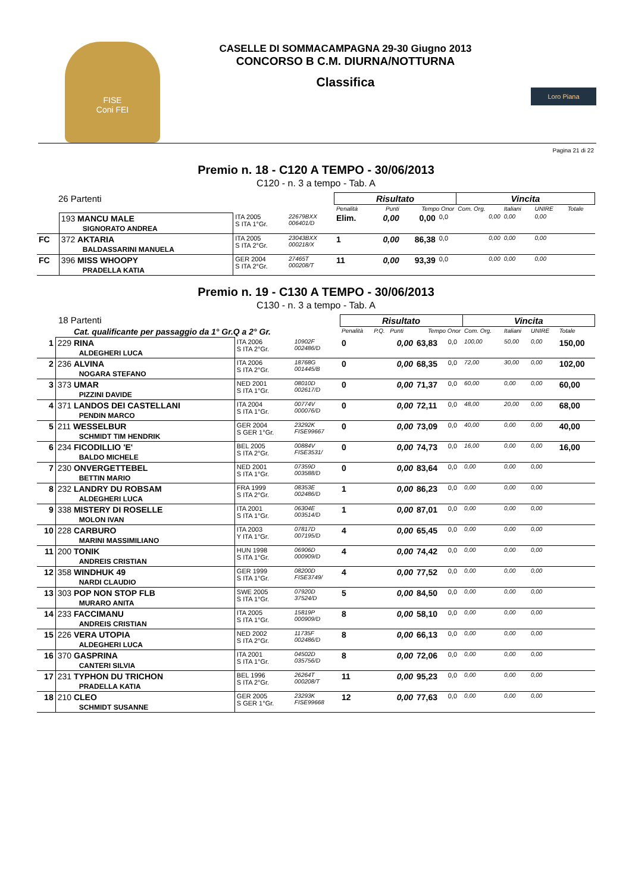FISE
Coni FEI
CASELLE DI SOMMACAMPAGNA 29-30 Giugno 2013
CONCORSO B C.M. DIURNA/NOTTURNA
Classifica
Loro Piana
Pagina 21 di 22
Premio n. 18 - C120 A TEMPO - 30/06/2013
C120 - n. 3 a tempo - Tab. A
| 26 Partenti | | | | Risultato | | | | Vincita | | | |
| | | | | Penalità | Punti | Tempo Onor | | Com. Org. | Italiani | UNIRE | Totale |
| | 193 MANCU MALE SIGNORATO ANDREA | ITA 2005 S ITA 1°Gr. | 22679BXX 006401/D | Elim. | 0,00 | 0,00 | 0,0 | 0,00 | 0,00 | 0,00 | |
| FC | 372 AKTARIA BALDASSARINI MANUELA | ITA 2005 S ITA 2°Gr. | 23043BXX 000218/X | 1 | 0,00 | 86,38 | 0,0 | 0,00 | 0,00 | 0,00 | |
| FC | 396 MISS WHOOPY PRADELLA KATIA | GER 2004 S ITA 2°Gr. | 27465T 000208/T | 11 | 0,00 | 93,39 | 0,0 | 0,00 | 0,00 | 0,00 | |
Premio n. 19 - C130 A TEMPO - 30/06/2013
C130 - n. 3 a tempo - Tab. A
| 18 Partenti | | | | Risultato | | | | Vincita | | | |
| Cat. qualificante per passaggio da 1° Gr.Q a 2° Gr. | | | | Penalità | P.Q. Punti | Tempo Onor | | Com. Org. | Italiani | UNIRE | Totale |
| 1 | 229 RINA ALDEGHERI LUCA | ITA 2006 S ITA 2°Gr. | 10902F 002486/D | 0 | 0,00 | 63,83 | 0,0 | 100,00 | 50,00 | 0,00 | 150,00 |
| 2 | 236 ALVINA NOGARA STEFANO | ITA 2006 S ITA 2°Gr. | 18768G 001445/B | 0 | 0,00 | 68,35 | 0,0 | 72,00 | 30,00 | 0,00 | 102,00 |
| 3 | 373 UMAR PIZZINI DAVIDE | NED 2001 S ITA 1°Gr. | 08010D 002617/D | 0 | 0,00 | 71,37 | 0,0 | 60,00 | 0,00 | 0,00 | 60,00 |
| 4 | 371 LANDOS DEI CASTELLANI PENDIN MARCO | ITA 2004 S ITA 1°Gr. | 00774V 000076/D | 0 | 0,00 | 72,11 | 0,0 | 48,00 | 20,00 | 0,00 | 68,00 |
| 5 | 211 WESSELBUR SCHMIDT TIM HENDRIK | GER 2004 S GER 1°Gr. | 23292K FISE99667 | 0 | 0,00 | 73,09 | 0,0 | 40,00 | 0,00 | 0,00 | 40,00 |
| 6 | 234 FICODILLIO 'E' BALDO MICHELE | BEL 2005 S ITA 2°Gr. | 00884V FISE3531/ | 0 | 0,00 | 74,73 | 0,0 | 16,00 | 0,00 | 0,00 | 16,00 |
| 7 | 230 ONVERGETTEBEL BETTIN MARIO | NED 2001 S ITA 1°Gr. | 07359D 003588/D | 0 | 0,00 | 83,64 | 0,0 | 0,00 | 0,00 | 0,00 | |
| 8 | 232 LANDRY DU ROBSAM ALDEGHERI LUCA | FRA 1999 S ITA 2°Gr. | 08353E 002486/D | 1 | 0,00 | 86,23 | 0,0 | 0,00 | 0,00 | 0,00 | |
| 9 | 338 MISTERY DI ROSELLE MOLON IVAN | ITA 2001 S ITA 1°Gr. | 06304E 003514/D | 1 | 0,00 | 87,01 | 0,0 | 0,00 | 0,00 | 0,00 | |
| 10 | 228 CARBURO MARINI MASSIMILIANO | ITA 2003 Y ITA 1°Gr. | 07817D 007195/D | 4 | 0,00 | 65,45 | 0,0 | 0,00 | 0,00 | 0,00 | |
| 11 | 200 TONIK ANDREIS CRISTIAN | HUN 1998 S ITA 1°Gr. | 06906D 000909/D | 4 | 0,00 | 74,42 | 0,0 | 0,00 | 0,00 | 0,00 | |
| 12 | 358 WINDHUK 49 NARDI CLAUDIO | GER 1999 S ITA 1°Gr. | 08200D FISE3749/ | 4 | 0,00 | 77,52 | 0,0 | 0,00 | 0,00 | 0,00 | |
| 13 | 303 POP NON STOP FLB MURARO ANITA | SWE 2005 S ITA 1°Gr. | 07920D 37524/D | 5 | 0,00 | 84,50 | 0,0 | 0,00 | 0,00 | 0,00 | |
| 14 | 233 FACCIMANU ANDREIS CRISTIAN | ITA 2005 S ITA 1°Gr. | 15819P 000909/D | 8 | 0,00 | 58,10 | 0,0 | 0,00 | 0,00 | 0,00 | |
| 15 | 226 VERA UTOPIA ALDEGHERI LUCA | NED 2002 S ITA 2°Gr. | 11735F 002486/D | 8 | 0,00 | 66,13 | 0,0 | 0,00 | 0,00 | 0,00 | |
| 16 | 370 GASPRINA CANTERI SILVIA | ITA 2001 S ITA 1°Gr. | 04502D 035756/D | 8 | 0,00 | 72,06 | 0,0 | 0,00 | 0,00 | 0,00 | |
| 17 | 231 TYPHON DU TRICHON PRADELLA KATIA | BEL 1996 S ITA 2°Gr. | 26264T 000208/T | 11 | 0,00 | 95,23 | 0,0 | 0,00 | 0,00 | 0,00 | |
| 18 | 210 CLEO SCHMIDT SUSANNE | GER 2005 S GER 1°Gr. | 23293K FISE99668 | 12 | 0,00 | 77,63 | 0,0 | 0,00 | 0,00 | 0,00 | |